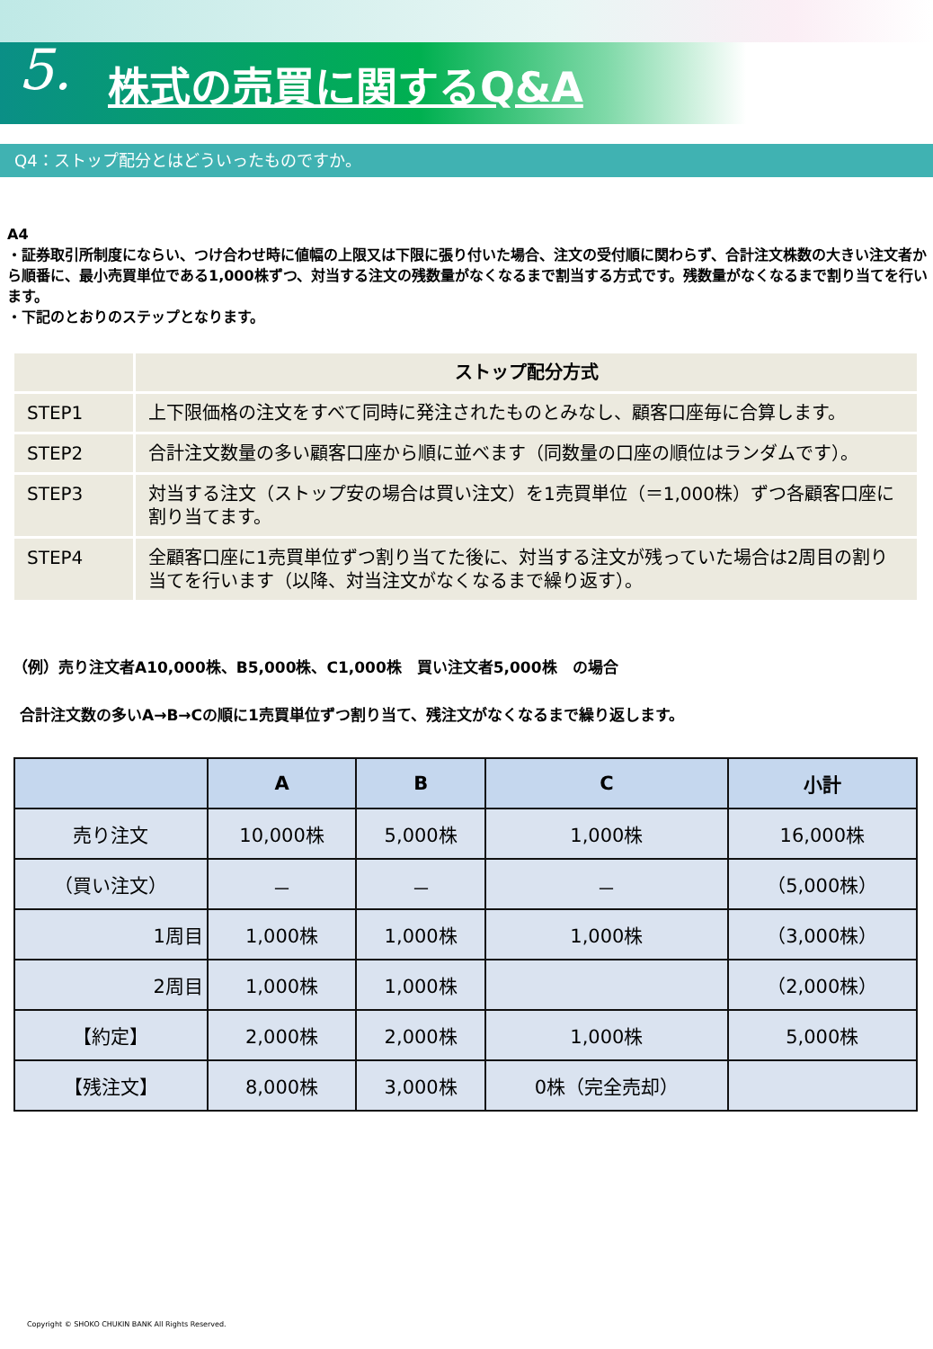5. 株式の売買に関するQ&A
Q4：ストップ配分とはどういったものですか。
A4
・証券取引所制度にならい、つけ合わせ時に値幅の上限又は下限に張り付いた場合、注文の受付順に関わらず、合計注文株数の大きい注文者から順番に、最小売買単位である1,000株ずつ、対当する注文の残数量がなくなるまで割当する方式です。残数量がなくなるまで割り当てを行います。
・下記のとおりのステップとなります。
| | ストップ配分方式 |
| --- | --- |
| STEP1 | 上下限価格の注文をすべて同時に発注されたものとみなし、顧客口座毎に合算します。 |
| STEP2 | 合計注文数量の多い顧客口座から順に並べます（同数量の口座の順位はランダムです）。 |
| STEP3 | 対当する注文（ストップ安の場合は買い注文）を1売買単位（＝1,000株）ずつ各顧客口座に割り当てます。 |
| STEP4 | 全顧客口座に1売買単位ずつ割り当てた後に、対当する注文が残っていた場合は2周目の割り当てを行います（以降、対当注文がなくなるまで繰り返す）。 |
（例）売り注文者A10,000株、B5,000株、C1,000株　買い注文者5,000株　の場合
合計注文数の多いA→B→Cの順に1売買単位ずつ割り当て、残注文がなくなるまで繰り返します。
| | A | B | C | 小計 |
| --- | --- | --- | --- | --- |
| 売り注文 | 10,000株 | 5,000株 | 1,000株 | 16,000株 |
| （買い注文） | － | － | － | （5,000株） |
| 1周目 | 1,000株 | 1,000株 | 1,000株 | （3,000株） |
| 2周目 | 1,000株 | 1,000株 | | （2,000株） |
| 【約定】 | 2,000株 | 2,000株 | 1,000株 | 5,000株 |
| 【残注文】 | 8,000株 | 3,000株 | 0株（完全売却） | |
Copyright © SHOKO CHUKIN BANK All Rights Reserved.